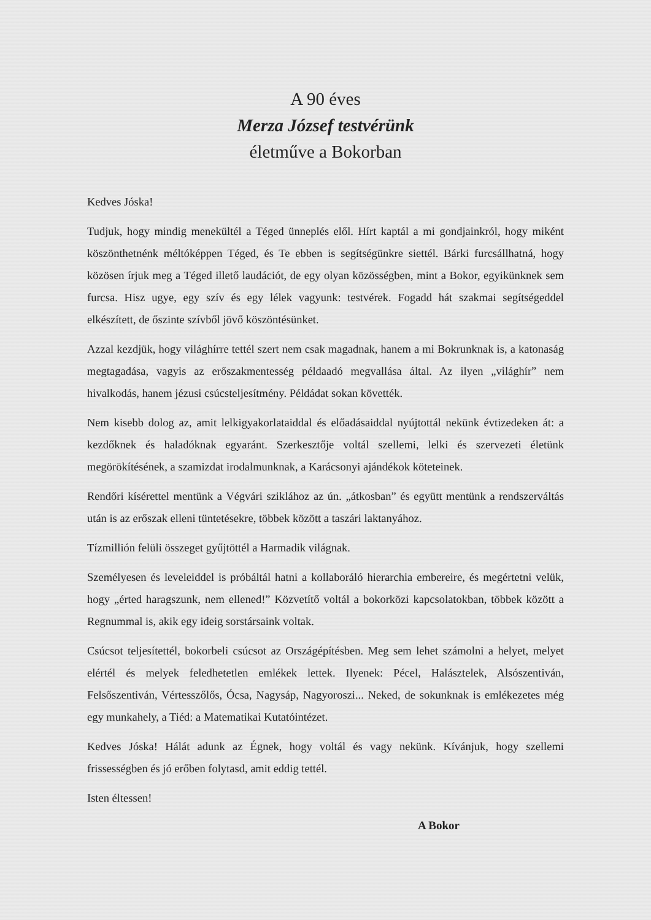A 90 éves
Merza József testvérünk
életműve a Bokorban
Kedves Jóska!
Tudjuk, hogy mindig menekültél a Téged ünneplés elől. Hírt kaptál a mi gondjainkról, hogy miként köszönthetnénk méltóképpen Téged, és Te ebben is segítségünkre siettél. Bárki furcsállhatná, hogy közösen írjuk meg a Téged illető laudációt, de egy olyan közösségben, mint a Bokor, egyikünknek sem furcsa. Hisz ugye, egy szív és egy lélek vagyunk: testvérek. Fogadd hát szakmai segítségeddel elkészített, de őszinte szívből jövő köszöntésünket.
Azzal kezdjük, hogy világhírre tettél szert nem csak magadnak, hanem a mi Bokrunknak is, a katonaság megtagadása, vagyis az erőszakmentesség példaadó megvallása által. Az ilyen „világhír” nem hivalkodás, hanem jézusi csúcsteljesítmény. Példádat sokan követték.
Nem kisebb dolog az, amit lelkigyakorlataiddal és előadásaiddal nyújtottál nekünk évtizedeken át: a kezdőknek és haladóknak egyaránt. Szerkesztője voltál szellemi, lelki és szervezeti életünk megörökítésének, a szamizdat irodalmunknak, a Karácsonyi ajándékok köteteinek.
Rendőri kísérettel mentünk a Végvári sziklához az ún. „átkosban” és együtt mentünk a rendszerváltás után is az erőszak elleni tüntetésekre, többek között a taszári laktanyához.
Tízmillión felüli összeget gyűjtöttél a Harmadik világnak.
Személyesen és leveleiddel is próbáltál hatni a kollaboráló hierarchia embereire, és megértetni velük, hogy „érted haragszunk, nem ellened!” Közvetítő voltál a bokorközi kapcsolatokban, többek között a Regnummal is, akik egy ideig sorstársaink voltak.
Csúcsot teljesítettél, bokorbeli csúcsot az Országépítésben. Meg sem lehet számolni a helyet, melyet elértél és melyek feledhetetlen emlékek lettek. Ilyenek: Pécel, Halásztelek, Alsószentiván, Felsőszentiván, Vértesszőlős, Ócsa, Nagysáp, Nagyoroszi... Neked, de sokunknak is emlékezetes még egy munkahely, a Tiéd: a Matematikai Kutatóintézet.
Kedves Jóska! Hálát adunk az Égnek, hogy voltál és vagy nekünk. Kívánjuk, hogy szellemi frissességben és jó erőben folytasd, amit eddig tettél.
Isten éltessen!
A Bokor